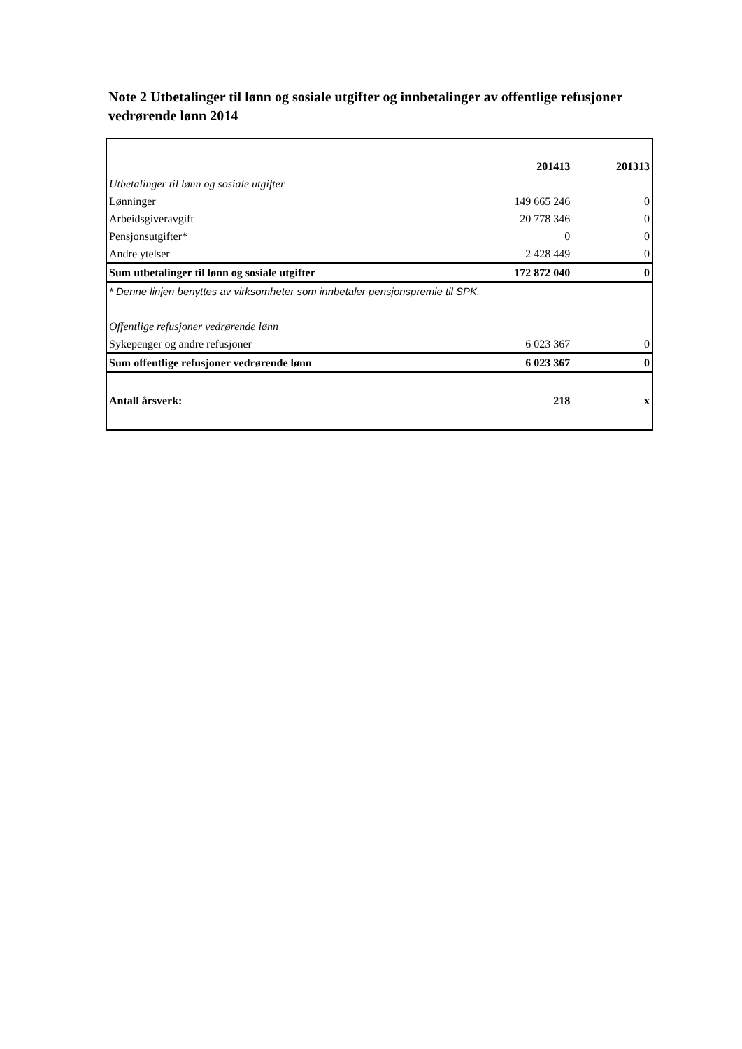Note 2 Utbetalinger til lønn og sosiale utgifter og innbetalinger av offentlige refusjoner vedrørende lønn 2014
| | 201413 | 201313 |
| Utbetalinger til lønn og sosiale utgifter | | |
| Lønninger | 149 665 246 | 0 |
| Arbeidsgiveravgift | 20 778 346 | 0 |
| Pensjonsutgifter* | 0 | 0 |
| Andre ytelser | 2 428 449 | 0 |
| Sum utbetalinger til lønn og sosiale utgifter | 172 872 040 | 0 |
| * Denne linjen benyttes av virksomheter som innbetaler pensjonspremie til SPK. | | |
| Offentlige refusjoner vedrørende lønn | | |
| Sykepenger og andre refusjoner | 6 023 367 | 0 |
| Sum offentlige refusjoner vedrørende lønn | 6 023 367 | 0 |
| Antall årsverk: | 218 | x |